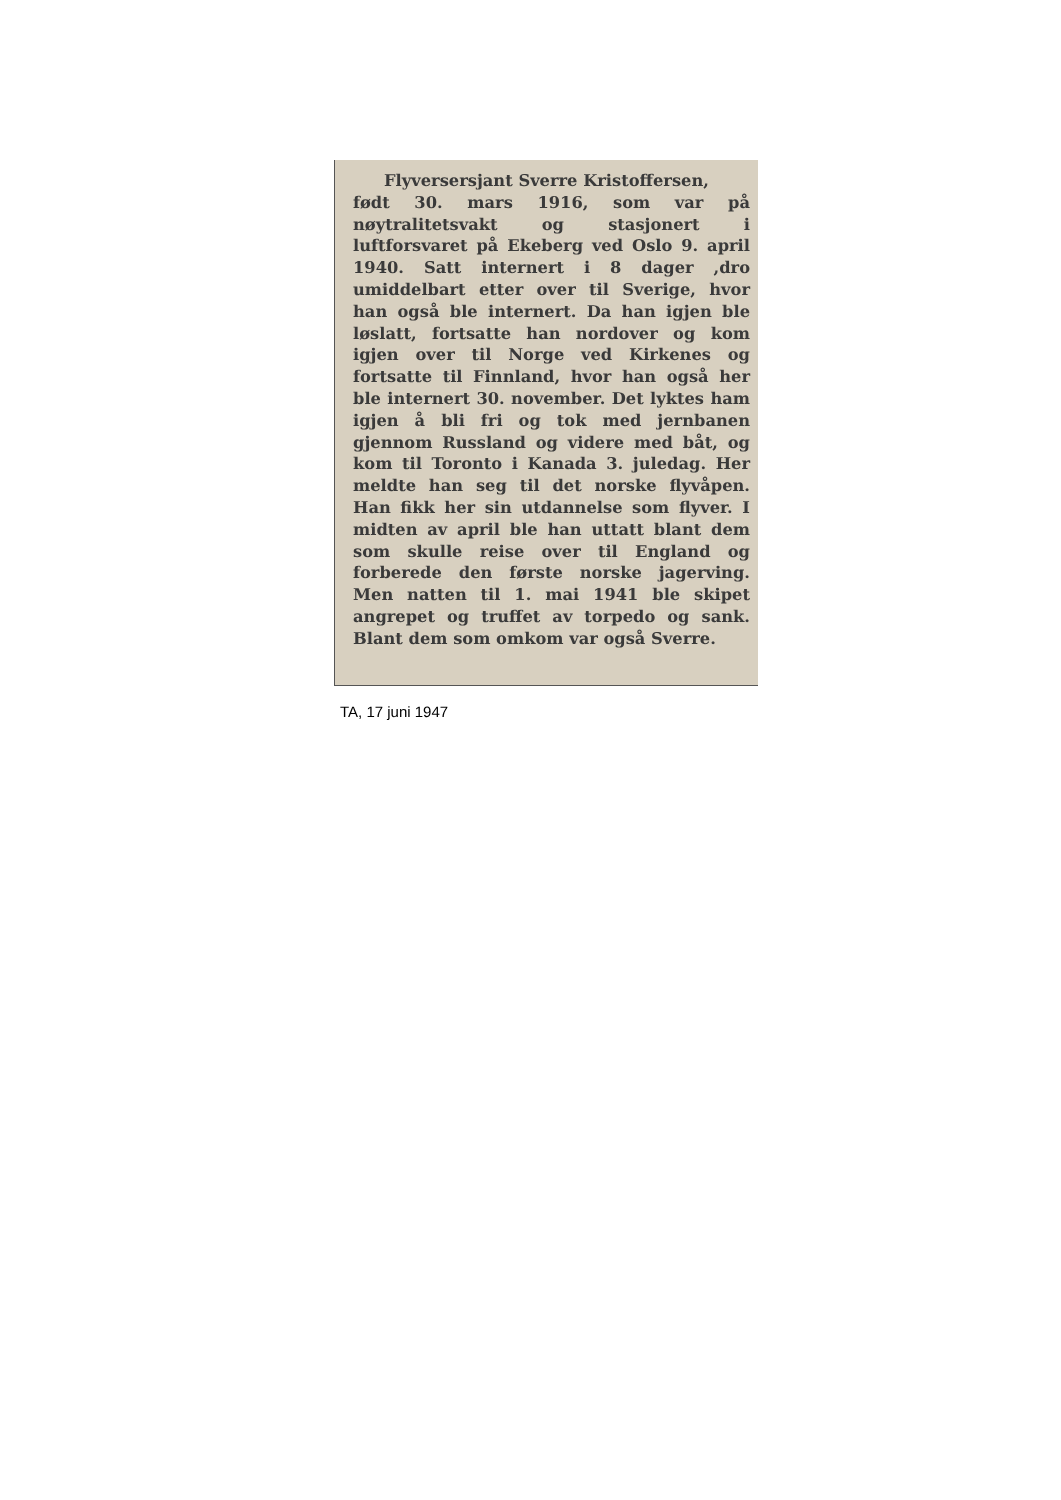Flyversersjant Sverre Kristoffersen,
født 30. mars 1916, som var på nøytralitetsvakt og stasjonert i luftforsvaret på Ekeberg ved Oslo 9. april 1940. Satt internert i 8 dager ,dro umiddelbart etter over til Sverige, hvor han også ble internert. Da han igjen ble løslatt, fortsatte han nordover og kom igjen over til Norge ved Kirkenes og fortsatte til Finnland, hvor han også her ble internert 30. november. Det lyktes ham igjen å bli fri og tok med jernbanen gjennom Russland og videre med båt, og kom til Toronto i Kanada 3. juledag. Her meldte han seg til det norske flyvåpen. Han fikk her sin utdannelse som flyver. I midten av april ble han uttatt blant dem som skulle reise over til England og forberede den første norske jagerving. Men natten til 1. mai 1941 ble skipet angrepet og truffet av torpedo og sank. Blant dem som omkom var også Sverre.
TA, 17 juni 1947